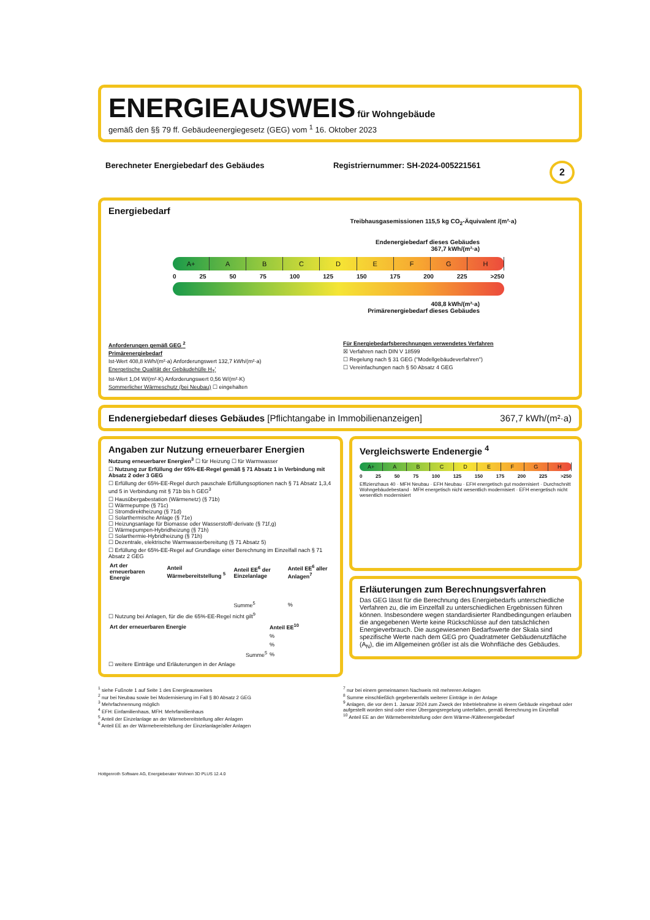ENERGIEAUSWEIS
für Wohngebäude
gemäß den §§ 79 ff. Gebäudeenergiegesetz (GEG) vom <sup>1</sup> 16. Oktober 2023
Berechneter Energiebedarf des Gebäudes Registriernummer: SH-2024-005221561 2
Energiebedarf
Treibhausgasemissionen 115,5 kg CO<sub>2</sub>-Äquivalent /(m²·a)
Endenergiebedarf dieses Gebäudes
367,7 kWh/(m²·a)
A+ ABCDEFGH
0 25 50 75 100 125 150 175 200 225 >250
408,8 kWh/(m²·a)
Primärenergiebedarf dieses Gebäudes
Anforderungen gemäß GEG <sup>2</sup>
Primärenergiebedarf
Ist-Wert 408,8 kWh/(m²·a) Anforderungswert 132,7 kWh/(m²·a)
Energetische Qualität der Gebäudehülle H<sub>T</sub>'
Ist-Wert 1,04 W/(m²·K) Anforderungswert 0,56 W/(m²·K)
Sommerlicher Wärmeschutz (bei Neubau) ☐ eingehalten
Für Energiebedarfsberechnungen verwendetes Verfahren
☒ Verfahren nach DIN V 18599
☐ Regelung nach § 31 GEG ("Modellgebäudeverfahren")
☐ Vereinfachungen nach § 50 Absatz 4 GEG
Endenergiebedarf dieses Gebäudes [Pflichtangabe in Immobilienanzeigen] 367,7 kWh/(m²·a)
Angaben zur Nutzung erneuerbarer Energien
Nutzung erneuerbarer Energien<sup>3</sup> ☐ für Heizung ☐ für Warmwasser
☐ Nutzung zur Erfüllung der 65%-EE-Regel gemäß § 71 Absatz 1 in Verbindung mit Absatz 2 oder 3 GEG
☐ Erfüllung der 65%-EE-Regel durch pauschale Erfüllungsoptionen nach § 71 Absatz 1,3,4 und 5 in Verbindung mit § 71b bis h GEG<sup>3</sup>
☐ Hausübergabestation (Wärmenetz) (§ 71b)
☐ Wärmepumpe (§ 71c)
☐ Stromdirektheizung (§ 71d)
☐ Solarthermische Anlage (§ 71e)
☐ Heizungsanlage für Biomasse oder Wasserstoff/-derivate (§ 71f,g)
☐ Wärmepumpen-Hybridheizung (§ 71h)
☐ Solarthermie-Hybridheizung (§ 71h)
☐ Dezentrale, elektrische Warmwasserbereitung (§ 71 Absatz 5)
☐ Erfüllung der 65%-EE-Regel auf Grundlage einer Berechnung im Einzelfall nach § 71 Absatz 2 GEG
| Art der erneuerbaren Energie | Anteil Wärmebereitstellung <sup>5</sup> | Anteil EE<sup>6</sup> der Einzelanlage | Anteil EE<sup>6</sup> aller Anlagen<sup>7</sup> |
| --- | --- | --- | --- |
| | | Summe<sup>5</sup> | % |
☐ Nutzung bei Anlagen, für die die 65%-EE-Regel nicht gilt<sup>9</sup>
| Art der erneuerbaren Energie | Anteil EE<sup>10</sup> |
| --- | --- |
| | % |
| | % |
| Summe<sup>5</sup> | % |
☐ weitere Einträge und Erläuterungen in der Anlage
Vergleichswerte Endenergie <sup>4</sup>
A+ ABCDEFGH
0 25 50 75 100 125 150 175 200 225 >250
Effizienzhaus 40 · MFH Neubau · EFH Neubau · EFH energetisch gut modernisiert · Durchschnitt Wohngebäudebestand · MFH energetisch nicht wesentlich modernisiert · EFH energetisch nicht wesentlich modernisiert
Erläuterungen zum Berechnungsverfahren
Das GEG lässt für die Berechnung des Energiebedarfs unterschiedliche Verfahren zu, die im Einzelfall zu unterschiedlichen Ergebnissen führen können. Insbesondere wegen standardisierter Randbedingungen erlauben die angegebenen Werte keine Rückschlüsse auf den tatsächlichen Energieverbrauch. Die ausgewiesenen Bedarfswerte der Skala sind spezifische Werte nach dem GEG pro Quadratmeter Gebäudenutzfläche (A<sub>N</sub>), die im Allgemeinen größer ist als die Wohnfläche des Gebäudes.
<sup>1</sup> siehe Fußnote 1 auf Seite 1 des Energieausweises
<sup>2</sup> nur bei Neubau sowie bei Modernisierung im Fall § 80 Absatz 2 GEG
<sup>3</sup> Mehrfachnennung möglich
<sup>4</sup> EFH: Einfamilienhaus, MFH: Mehrfamilienhaus
<sup>5</sup> Anteil der Einzelanlage an der Wärmebereitstellung aller Anlagen
<sup>6</sup> Anteil EE an der Wärmebereitstellung der Einzelanlage/aller Anlagen
<sup>7</sup> nur bei einem gemeinsamen Nachweis mit mehreren Anlagen
<sup>8</sup> Summe einschließlich gegebenenfalls weiterer Einträge in der Anlage
<sup>9</sup> Anlagen, die vor dem 1. Januar 2024 zum Zweck der Inbetriebnahme in einem Gebäude eingebaut oder aufgestellt worden sind oder einer Übergangsregelung unterfallen, gemäß Berechnung im Einzelfall
<sup>10</sup> Anteil EE an der Wärmebereitstellung oder dem Wärme-/Kälteenergiebedarf
Hottgenroth Software AG, Energieberater Wohnen 3D PLUS 12.4.0